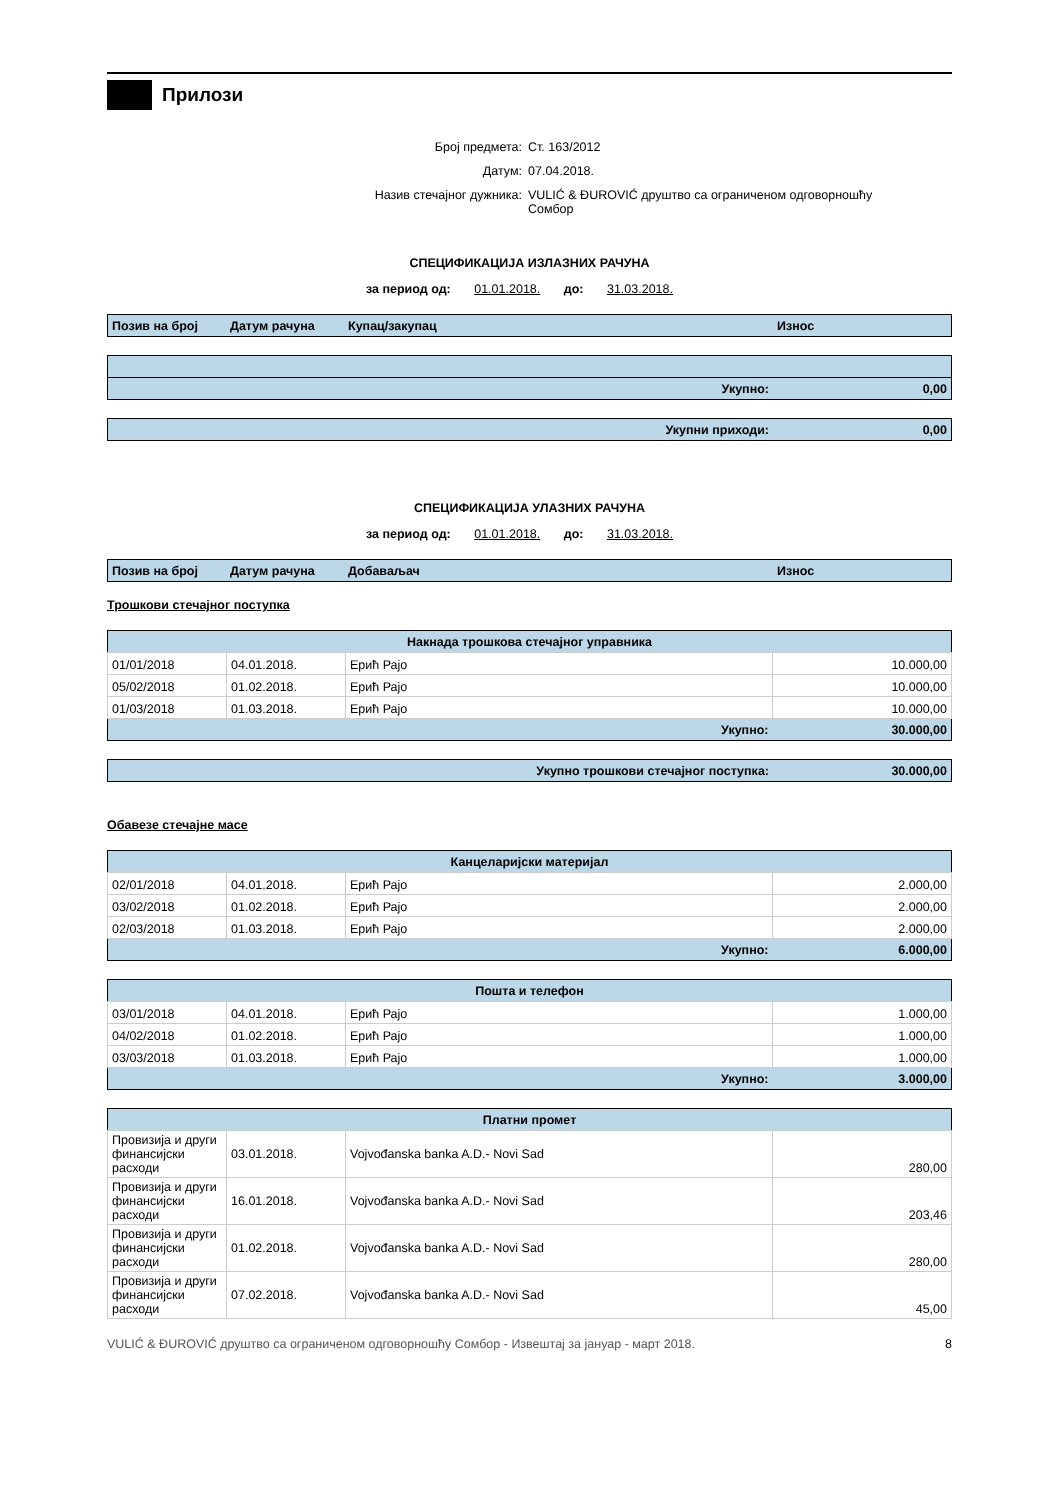Прилози
Број предмета: Ст. 163/2012
Датум: 07.04.2018.
Назив стечајног дужника: VULIĆ & ĐUROVIĆ друштво са ограниченом одговорношћу Сомбор
СПЕЦИФИКАЦИЈА ИЗЛАЗНИХ РАЧУНА
за период од: 01.01.2018. до: 31.03.2018.
| Позив на број | Датум рачуна | Купац/закупац | Износ |
| --- | --- | --- | --- |
| Укупно: | 0,00 |
| Укупни приходи: | 0,00 |
СПЕЦИФИКАЦИЈА УЛАЗНИХ РАЧУНА
за период од: 01.01.2018. до: 31.03.2018.
| Позив на број | Датум рачуна | Добаваљач | Износ |
| --- | --- | --- | --- |
Трошкови стечајног поступка
| Накнада трошкова стечајног управника | | | |
| --- | --- | --- | --- |
| 01/01/2018 | 04.01.2018. | Ерић Рајо | 10.000,00 |
| 05/02/2018 | 01.02.2018. | Ерић Рајо | 10.000,00 |
| 01/03/2018 | 01.03.2018. | Ерић Рајо | 10.000,00 |
| Укупно: | | | 30.000,00 |
| Укупно трошкови стечајног поступка: | 30.000,00 |
Обавезе стечајне масе
| Канцеларијски материјал | | | |
| --- | --- | --- | --- |
| 02/01/2018 | 04.01.2018. | Ерић Рајо | 2.000,00 |
| 03/02/2018 | 01.02.2018. | Ерић Рајо | 2.000,00 |
| 02/03/2018 | 01.03.2018. | Ерић Рајо | 2.000,00 |
| Укупно: | | | 6.000,00 |
| Пошта и телефон | | | |
| --- | --- | --- | --- |
| 03/01/2018 | 04.01.2018. | Ерић Рајо | 1.000,00 |
| 04/02/2018 | 01.02.2018. | Ерић Рајо | 1.000,00 |
| 03/03/2018 | 01.03.2018. | Ерић Рајо | 1.000,00 |
| Укупно: | | | 3.000,00 |
| Платни промет | | | |
| --- | --- | --- | --- |
| Провизија и други финансијски расходи | 03.01.2018. | Vojvođanska banka A.D.- Novi Sad | 280,00 |
| Провизија и други финансијски расходи | 16.01.2018. | Vojvođanska banka A.D.- Novi Sad | 203,46 |
| Провизија и други финансијски расходи | 01.02.2018. | Vojvođanska banka A.D.- Novi Sad | 280,00 |
| Провизија и други финансијски расходи | 07.02.2018. | Vojvođanska banka A.D.- Novi Sad | 45,00 |
VULIĆ & ĐUROVIĆ друштво са ограниченом одговорношћу Сомбор - Извештај за јануар - март 2018. 8